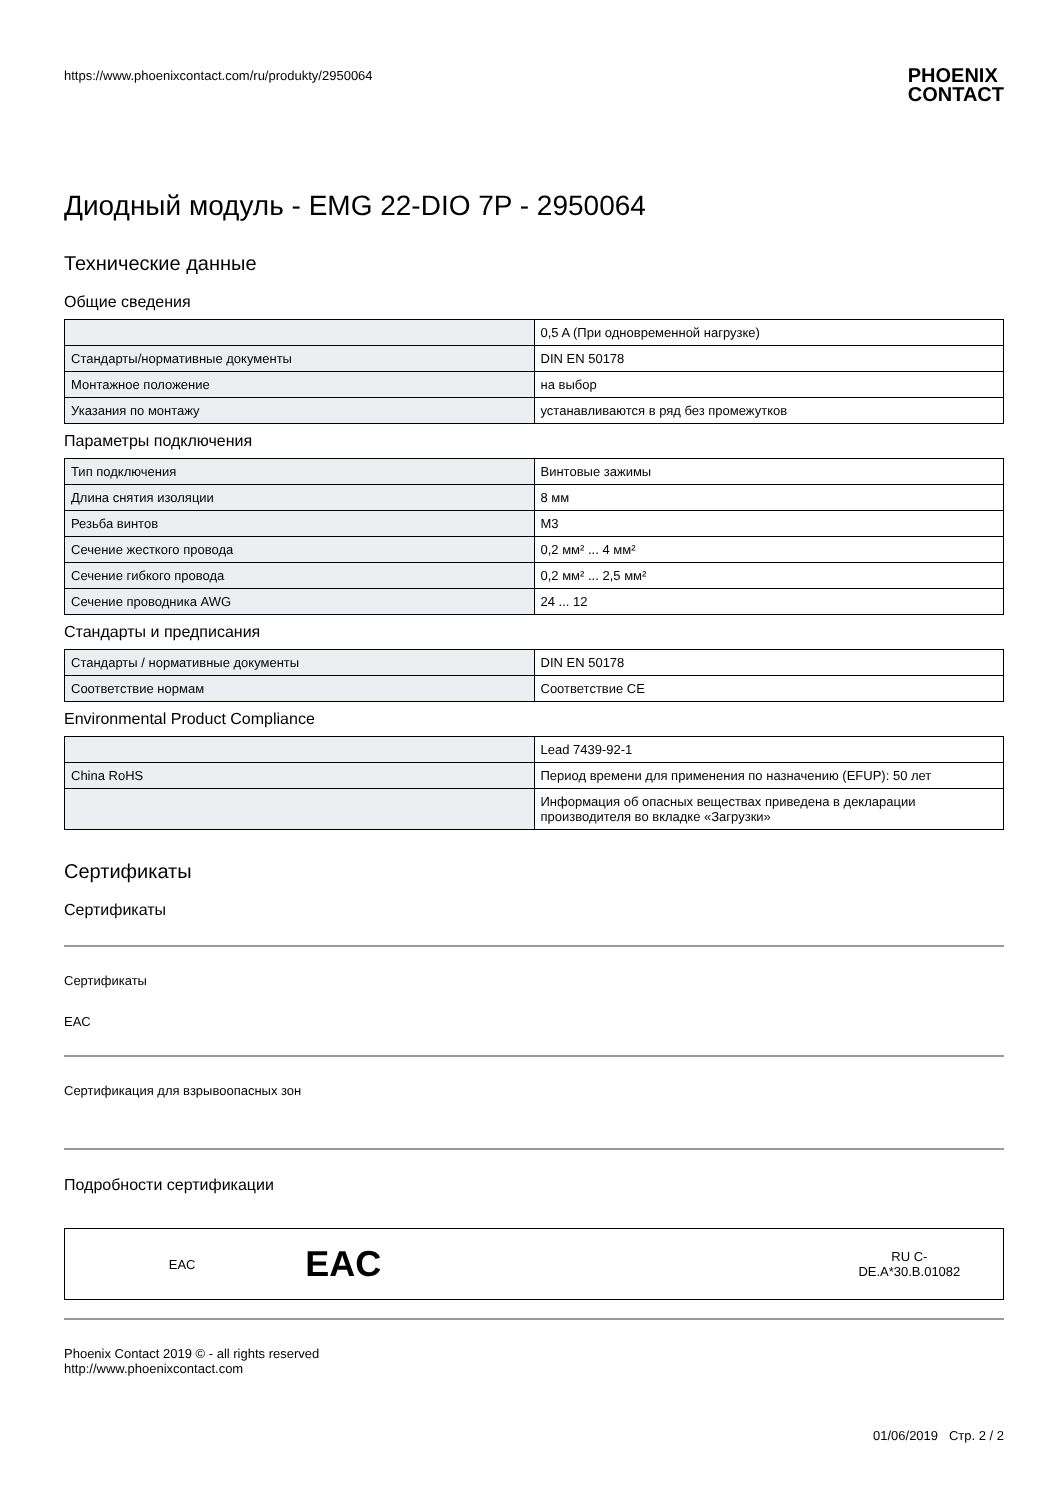https://www.phoenixcontact.com/ru/produkty/2950064
PHOENIX
CONTACT
Диодный модуль - EMG 22-DIO 7P - 2950064
Технические данные
Общие сведения
| | 0,5 A (При одновременной нагрузке) |
| Стандарты/нормативные документы | DIN EN 50178 |
| Монтажное положение | на выбор |
| Указания по монтажу | устанавливаются в ряд без промежутков |
Параметры подключения
| Тип подключения | Винтовые зажимы |
| Длина снятия изоляции | 8 мм |
| Резьба винтов | M3 |
| Сечение жесткого провода | 0,2 мм² ... 4 мм² |
| Сечение гибкого провода | 0,2 мм² ... 2,5 мм² |
| Сечение проводника AWG | 24 ... 12 |
Стандарты и предписания
| Стандарты / нормативные документы | DIN EN 50178 |
| Соответствие нормам | Соответствие CE |
Environmental Product Compliance
| | Lead 7439-92-1 |
| China RoHS | Период времени для применения по назначению (EFUP): 50 лет |
| | Информация об опасных веществах приведена в декларации производителя во вкладке «Загрузки» |
Сертификаты
Сертификаты
Сертификаты
EAC
Сертификация для взрывоопасных зон
Подробности сертификации
| EAC | EAC | RU C- DE.A*30.B.01082 |
Phoenix Contact 2019 © - all rights reserved
http://www.phoenixcontact.com
01/06/2019 Стр. 2 / 2